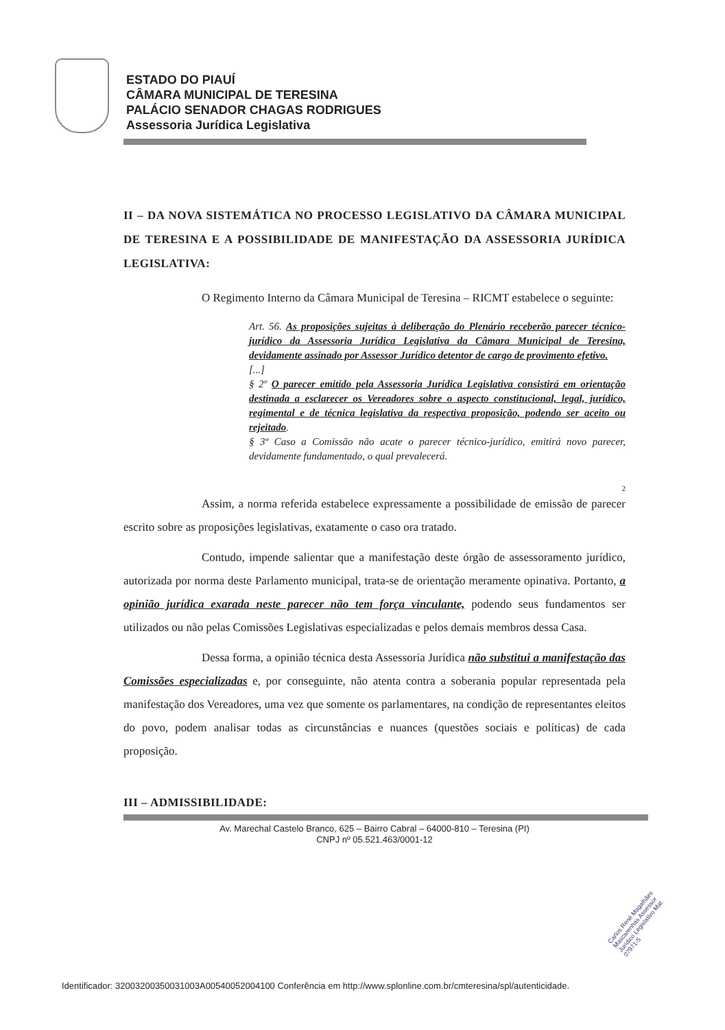ESTADO DO PIAUÍ
CÂMARA MUNICIPAL DE TERESINA
PALÁCIO SENADOR CHAGAS RODRIGUES
Assessoria Jurídica Legislativa
II – DA NOVA SISTEMÁTICA NO PROCESSO LEGISLATIVO DA CÂMARA MUNICIPAL DE TERESINA E A POSSIBILIDADE DE MANIFESTAÇÃO DA ASSESSORIA JURÍDICA LEGISLATIVA:
O Regimento Interno da Câmara Municipal de Teresina – RICMT estabelece o seguinte:
Art. 56. As proposições sujeitas à deliberação do Plenário receberão parecer técnico-jurídico da Assessoria Jurídica Legislativa da Câmara Municipal de Teresina, devidamente assinado por Assessor Jurídico detentor de cargo de provimento efetivo.
[...]
§ 2º O parecer emitido pela Assessoria Jurídica Legislativa consistirá em orientação destinada a esclarecer os Vereadores sobre o aspecto constitucional, legal, jurídico, regimental e de técnica legislativa da respectiva proposição, podendo ser aceito ou rejeitado.
§ 3º Caso a Comissão não acate o parecer técnico-jurídico, emitirá novo parecer, devidamente fundamentado, o qual prevalecerá.
2
Assim, a norma referida estabelece expressamente a possibilidade de emissão de parecer escrito sobre as proposições legislativas, exatamente o caso ora tratado.
Contudo, impende salientar que a manifestação deste órgão de assessoramento jurídico, autorizada por norma deste Parlamento municipal, trata-se de orientação meramente opinativa. Portanto, a opinião jurídica exarada neste parecer não tem força vinculante, podendo seus fundamentos ser utilizados ou não pelas Comissões Legislativas especializadas e pelos demais membros dessa Casa.
Dessa forma, a opinião técnica desta Assessoria Jurídica não substitui a manifestação das Comissões especializadas e, por conseguinte, não atenta contra a soberania popular representada pela manifestação dos Vereadores, uma vez que somente os parlamentares, na condição de representantes eleitos do povo, podem analisar todas as circunstâncias e nuances (questões sociais e políticas) de cada proposição.
III – ADMISSIBILIDADE:
Av. Marechal Castelo Branco, 625 – Bairro Cabral – 64000-810 – Teresina (PI)
CNPJ nº 05.521.463/0001-12
Carlos René Magalhães Mascarenhas Assessor Jurídico Legislativo Mat. 07971-5
Identificador: 32003200350031003A00540052004100 Conferência em http://www.splonline.com.br/cmteresina/spl/autenticidade.